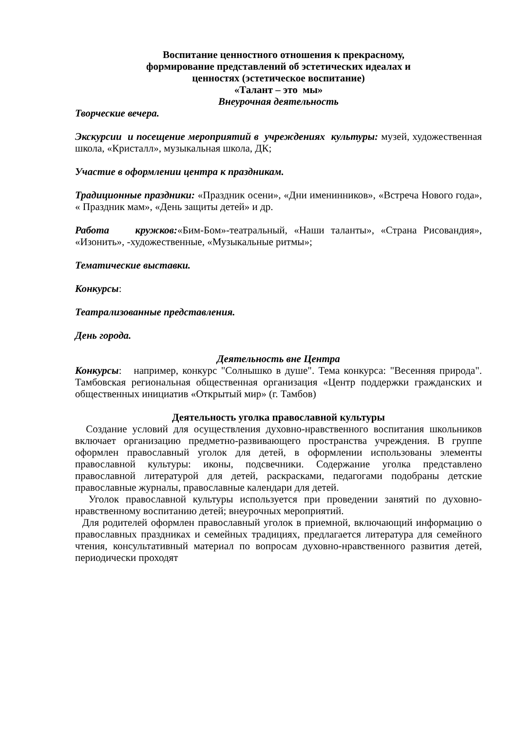Воспитание ценностного отношения к прекрасному,
формирование представлений об эстетических идеалах и
ценностях (эстетическое воспитание)
«Талант – это мы»
Внеурочная деятельность
Творческие вечера.
Экскурсии и посещение мероприятий в учреждениях культуры: музей, художественная школа, «Кристалл», музыкальная школа, ДК;
Участие в оформлении центра к праздникам.
Традиционные праздники: «Праздник осени», «Дни именинников», «Встреча Нового года», « Праздник мам», «День защиты детей» и др.
Работа кружков:«Бим-Бом»-театральный, «Наши таланты», «Страна Рисовандия», «Изонить», -художественные, «Музыкальные ритмы»;
Тематические выставки.
Конкурсы:
Театрализованные представления.
День города.
Деятельность вне Центра
Конкурсы: например, конкурс "Солнышко в душе". Тема конкурса: "Весенняя природа". Тамбовская региональная общественная организация «Центр поддержки гражданских и общественных инициатив «Открытый мир» (г. Тамбов)
Деятельность уголка православной культуры
Создание условий для осуществления духовно-нравственного воспитания школьников включает организацию предметно-развивающего пространства учреждения. В группе оформлен православный уголок для детей, в оформлении использованы элементы православной культуры: иконы, подсвечники. Содержание уголка представлено православной литературой для детей, раскрасками, педагогами подобраны детские православные журналы, православные календари для детей.
Уголок православной культуры используется при проведении занятий по духовно-нравственному воспитанию детей; внеурочных мероприятий.
Для родителей оформлен православный уголок в приемной, включающий информацию о православных праздниках и семейных традициях, предлагается литература для семейного чтения, консультативный материал по вопросам духовно-нравственного развития детей, периодически проходят